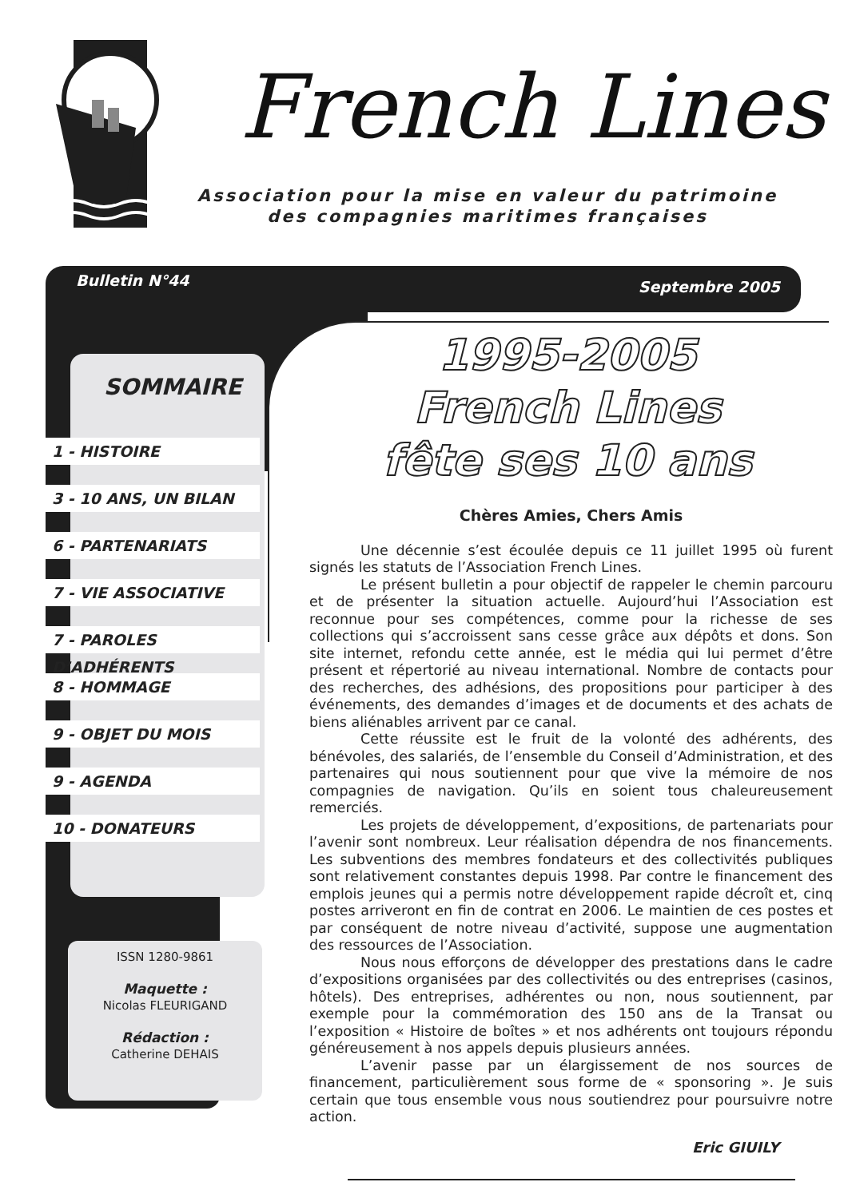French Lines
Association pour la mise en valeur du patrimoine
des compagnies maritimes françaises
Bulletin N°44 Septembre 2005
SOMMAIRE
1 - HISTOIRE
3 - 10 ANS, UN BILAN
6 - PARTENARIATS
7 - VIE ASSOCIATIVE
7 - PAROLES D’ADHÉRENTS
8 - HOMMAGE
9 - OBJET DU MOIS
9 - AGENDA
10 - DONATEURS
ISSN 1280-9861
Maquette :
Nicolas FLEURIGAND
Rédaction :
Catherine DEHAIS
1995-2005
French Lines
fête ses 10 ans
Chères Amies, Chers Amis
Une décennie s’est écoulée depuis ce 11 juillet 1995 où furent signés les statuts de l’Association French Lines.
Le présent bulletin a pour objectif de rappeler le chemin parcouru et de présenter la situation actuelle. Aujourd’hui l’Association est reconnue pour ses compétences, comme pour la richesse de ses collections qui s’accroissent sans cesse grâce aux dépôts et dons. Son site internet, refondu cette année, est le média qui lui permet d’être présent et répertorié au niveau international. Nombre de contacts pour des recherches, des adhésions, des propositions pour participer à des événements, des demandes d’images et de documents et des achats de biens aliénables arrivent par ce canal.
Cette réussite est le fruit de la volonté des adhérents, des bénévoles, des salariés, de l’ensemble du Conseil d’Administration, et des partenaires qui nous soutiennent pour que vive la mémoire de nos compagnies de navigation. Qu’ils en soient tous chaleureusement remerciés.
Les projets de développement, d’expositions, de partenariats pour l’avenir sont nombreux. Leur réalisation dépendra de nos financements. Les subventions des membres fondateurs et des collectivités publiques sont relativement constantes depuis 1998. Par contre le financement des emplois jeunes qui a permis notre développement rapide décroît et, cinq postes arriveront en fin de contrat en 2006. Le maintien de ces postes et par conséquent de notre niveau d’activité, suppose une augmentation des ressources de l’Association.
Nous nous efforçons de développer des prestations dans le cadre d’expositions organisées par des collectivités ou des entreprises (casinos, hôtels). Des entreprises, adhérentes ou non, nous soutiennent, par exemple pour la commémoration des 150 ans de la Transat ou l’exposition « Histoire de boîtes » et nos adhérents ont toujours répondu généreusement à nos appels depuis plusieurs années.
L’avenir passe par un élargissement de nos sources de financement, particulièrement sous forme de « sponsoring ». Je suis certain que tous ensemble vous nous soutiendrez pour poursuivre notre action.
Eric GIUILY